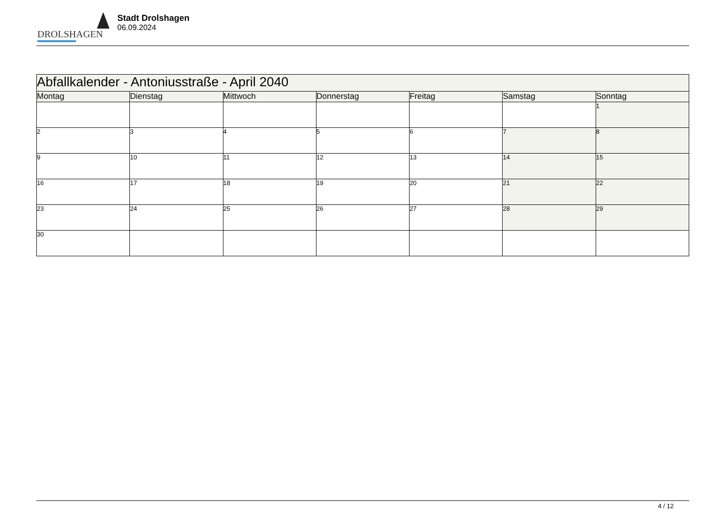DROLSHAGEN
Stadt Drolshagen
06.09.2024
| Abfallkalender - Antoniusstraße - April 2040 | | | | | | |
| --- | --- | --- | --- | --- | --- | --- |
| Montag | Dienstag | Mittwoch | Donnerstag | Freitag | Samstag | Sonntag |
| | | | | | | 1 |
| 2 | 3 | 4 | 5 | 6 | 7 | 8 |
| 9 | 10 | 11 | 12 | 13 | 14 | 15 |
| 16 | 17 | 18 | 19 | 20 | 21 | 22 |
| 23 | 24 | 25 | 26 | 27 | 28 | 29 |
| 30 | | | | | | |
4 / 12